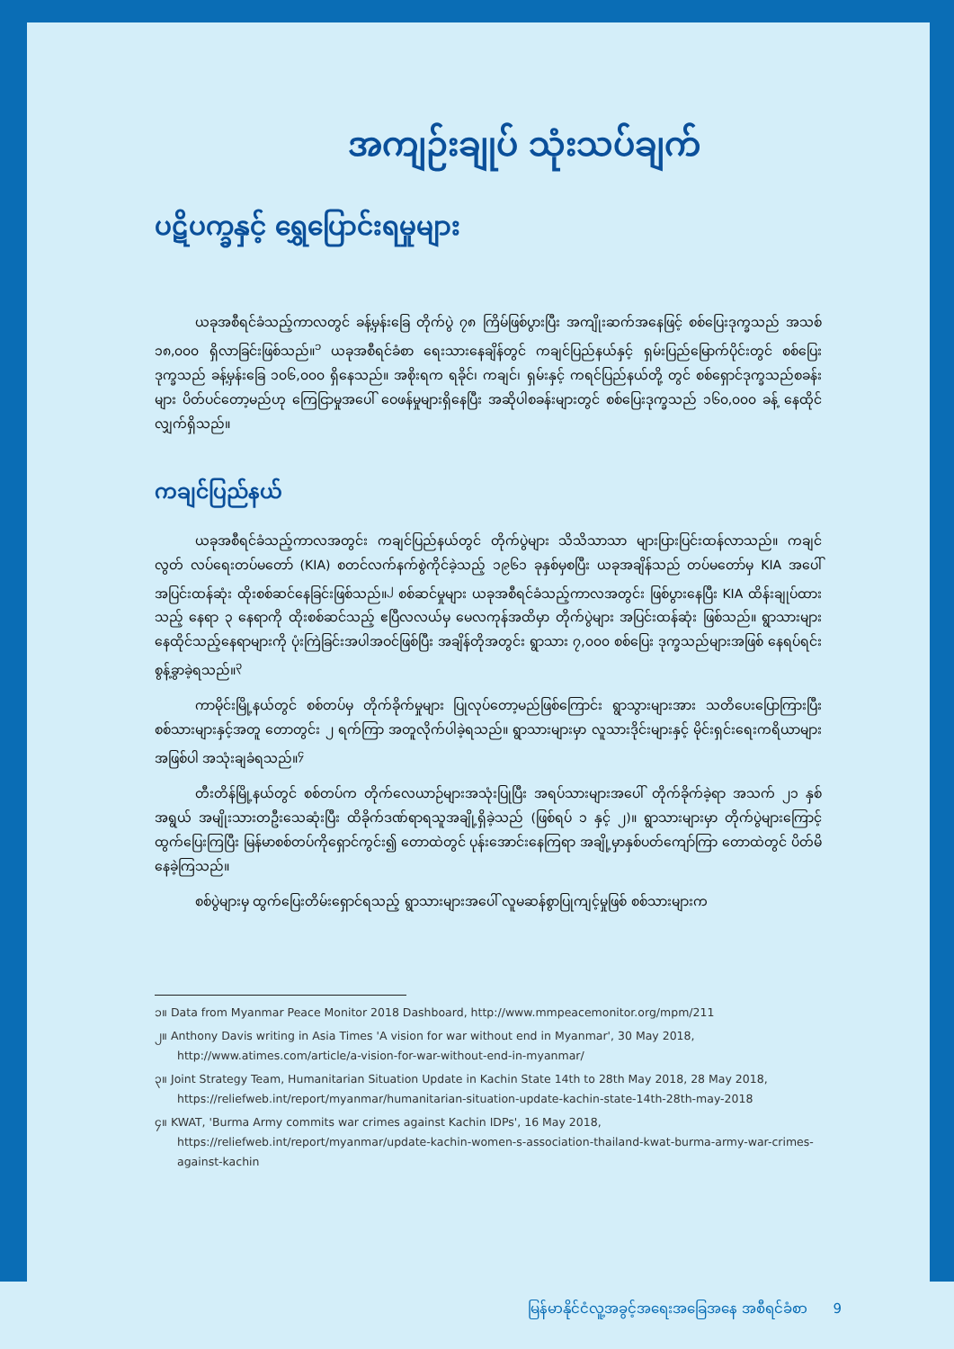အကျဉ်းချုပ် သုံးသပ်ချက်
ပဋိပက္ခနှင့် ရွှေပြောင်းရမှုများ
ယခုအစီရင်ခံသည့်ကာလတွင် ခန့်မှန်းခြေ တိုက်ပွဲ ၇၈ ကြိမ်ဖြစ်ပွားပြီး အကျိုးဆက်အနေဖြင့် စစ်ပြေးဒုက္ခသည် အသစ် ၁၈,၀၀၀ ရှိလာခြင်းဖြစ်သည်။<sup>၁</sup> ယခုအစီရင်ခံစာ ရေးသားနေချိန်တွင် ကချင်ပြည်နယ်နှင့် ရှမ်းပြည်မြောက်ပိုင်းတွင် စစ်ပြေး ဒုက္ခသည် ခန့်မှန်းခြေ ၁၀၆,၀၀၀ ရှိနေသည်။ အစိုးရက ရခိုင်၊ ကချင်၊ ရှမ်းနှင့် ကရင်ပြည်နယ်တို့ တွင် စစ်ရှောင်ဒုက္ခသည်စခန်းများ ပိတ်ပင်တော့မည်ဟု ကြေငြာမှုအပေါ် ဝေဖန်မှုများရှိနေပြီး အဆိုပါစခန်းများတွင် စစ်ပြေးဒုက္ခသည် ၁၆၀,၀၀၀ ခန့် နေထိုင်လျှက်ရှိသည်။
ကချင်ပြည်နယ်
ယခုအစီရင်ခံသည့်ကာလအတွင်း ကချင်ပြည်နယ်တွင် တိုက်ပွဲများ သိသိသာသာ များပြားပြင်းထန်လာသည်။ ကချင်လွတ် လပ်ရေးတပ်မတော် (KIA) စတင်လက်နက်စွဲကိုင်ခဲ့သည့် ၁၉၆၁ ခုနှစ်မှစပြီး ယခုအချိန်သည် တပ်မတော်မှ KIA အပေါ် အပြင်းထန်ဆုံး ထိုးစစ်ဆင်နေခြင်းဖြစ်သည်။<sup>၂</sup> စစ်ဆင်မှုများ ယခုအစီရင်ခံသည့်ကာလအတွင်း ဖြစ်ပွားနေပြီး KIA ထိန်းချုပ်ထားသည့် နေရာ ၃ နေရာကို ထိုးစစ်ဆင်သည့် ဧပြီလလယ်မှ မေလကုန်အထိမှာ တိုက်ပွဲများ အပြင်းထန်ဆုံး ဖြစ်သည်။ ရွာသားများနေထိုင်သည့်နေရာများကို ပုံးကြဲခြင်းအပါအဝင်ဖြစ်ပြီး အချိန်တိုအတွင်း ရွာသား ၇,၀၀၀ စစ်ပြေး ဒုက္ခသည်များအဖြစ် နေရပ်ရင်းစွန့်ခွာခဲ့ရသည်။<sup>၃</sup>
ကာမိုင်းမြို့နယ်တွင် စစ်တပ်မှ တိုက်ခိုက်မှုများ ပြုလုပ်တော့မည်ဖြစ်ကြောင်း ရွာသွားများအား သတိပေးပြောကြားပြီး စစ်သားများနှင့်အတူ တောတွင်း ၂ ရက်ကြာ အတူလိုက်ပါခဲ့ရသည်။ ရွာသားများမှာ လူသားဒိုင်းများနှင့် မိုင်းရှင်းရေးကရိယာများအဖြစ်ပါ အသုံးချခံရသည်။<sup>၄</sup>
တီးတိန်မြို့နယ်တွင် စစ်တပ်က တိုက်လေယာဉ်များအသုံးပြုပြီး အရပ်သားများအပေါ် တိုက်ခိုက်ခဲ့ရာ အသက် ၂၁ နှစ်အရွယ် အမျိုးသားတဦးသေဆုံးပြီး ထိခိုက်ဒဏ်ရာရသူအချို့ရှိခဲ့သည် (ဖြစ်ရပ် ၁ နှင့် ၂)။ ရွာသားများမှာ တိုက်ပွဲများကြောင့် ထွက်ပြေးကြပြီး မြန်မာစစ်တပ်ကိုရှောင်ကွင်း၍ တောထဲတွင် ပုန်းအောင်းနေကြရာ အချို့မှာနှစ်ပတ်ကျော်ကြာ တောထဲတွင် ပိတ်မိနေခဲ့ကြသည်။
စစ်ပွဲများမှ ထွက်ပြေးတိမ်းရှောင်ရသည့် ရွာသားများအပေါ် လူမဆန်စွာပြုကျင့်မှုဖြစ် စစ်သားများက
၁။ Data from Myanmar Peace Monitor 2018 Dashboard, http://www.mmpeacemonitor.org/mpm/211
၂။ Anthony Davis writing in Asia Times 'A vision for war without end in Myanmar', 30 May 2018, http://www.atimes.com/article/a-vision-for-war-without-end-in-myanmar/
၃။ Joint Strategy Team, Humanitarian Situation Update in Kachin State 14th to 28th May 2018, 28 May 2018, https://reliefweb.int/report/myanmar/humanitarian-situation-update-kachin-state-14th-28th-may-2018
၄။ KWAT, 'Burma Army commits war crimes against Kachin IDPs', 16 May 2018, https://reliefweb.int/report/myanmar/update-kachin-women-s-association-thailand-kwat-burma-army-war-crimes-against-kachin
မြန်မာနိုင်ငံလူ့အခွင့်အရေးအခြေအနေ အစီရင်ခံစာ 9